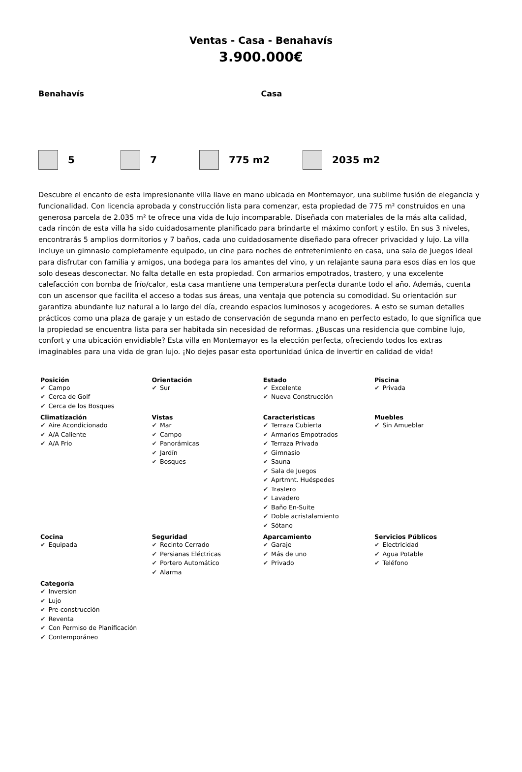Ventas - Casa - Benahavís
3.900.000€
Benahavís Casa
5 7 775 m2 2035 m2
Descubre el encanto de esta impresionante villa llave en mano ubicada en Montemayor, una sublime fusión de elegancia y funcionalidad. Con licencia aprobada y construcción lista para comenzar, esta propiedad de 775 m² construidos en una generosa parcela de 2.035 m² te ofrece una vida de lujo incomparable. Diseñada con materiales de la más alta calidad, cada rincón de esta villa ha sido cuidadosamente planificado para brindarte el máximo confort y estilo. En sus 3 niveles, encontrarás 5 amplios dormitorios y 7 baños, cada uno cuidadosamente diseñado para ofrecer privacidad y lujo. La villa incluye un gimnasio completamente equipado, un cine para noches de entretenimiento en casa, una sala de juegos ideal para disfrutar con familia y amigos, una bodega para los amantes del vino, y un relajante sauna para esos días en los que solo deseas desconectar. No falta detalle en esta propiedad. Con armarios empotrados, trastero, y una excelente calefacción con bomba de frío/calor, esta casa mantiene una temperatura perfecta durante todo el año. Además, cuenta con un ascensor que facilita el acceso a todas sus áreas, una ventaja que potencia su comodidad. Su orientación sur garantiza abundante luz natural a lo largo del día, creando espacios luminosos y acogedores. A esto se suman detalles prácticos como una plaza de garaje y un estado de conservación de segunda mano en perfecto estado, lo que significa que la propiedad se encuentra lista para ser habitada sin necesidad de reformas. ¿Buscas una residencia que combine lujo, confort y una ubicación envidiable? Esta villa en Montemayor es la elección perfecta, ofreciendo todos los extras imaginables para una vida de gran lujo. ¡No dejes pasar esta oportunidad única de invertir en calidad de vida!
| Posición ✔ Campo ✔ Cerca de Golf ✔ Cerca de los Bosques | Orientación ✔ Sur | Estado ✔ Excelente ✔ Nueva Construcción | Piscina ✔ Privada |
| Climatización ✔ Aire Acondicionado ✔ A/A Caliente ✔ A/A Frio | Vistas ✔ Mar ✔ Campo ✔ Panorámicas ✔ Jardín ✔ Bosques | Caracteristicas ✔ Terraza Cubierta ✔ Armarios Empotrados ✔ Terraza Privada ✔ Gimnasio ✔ Sauna ✔ Sala de Juegos ✔ Aprtmnt. Huéspedes ✔ Trastero ✔ Lavadero ✔ Baño En-Suite ✔ Doble acristalamiento ✔ Sótano | Muebles ✔ Sin Amueblar |
| Cocina ✔ Equipada | Seguridad ✔ Recinto Cerrado ✔ Persianas Eléctricas ✔ Portero Automático ✔ Alarma | Aparcamiento ✔ Garaje ✔ Más de uno ✔ Privado | Servicios Públicos ✔ Electricidad ✔ Agua Potable ✔ Teléfono |
| Categoría ✔ Inversion ✔ Lujo ✔ Pre-construcción ✔ Reventa ✔ Con Permiso de Planificación ✔ Contemporáneo | | | |